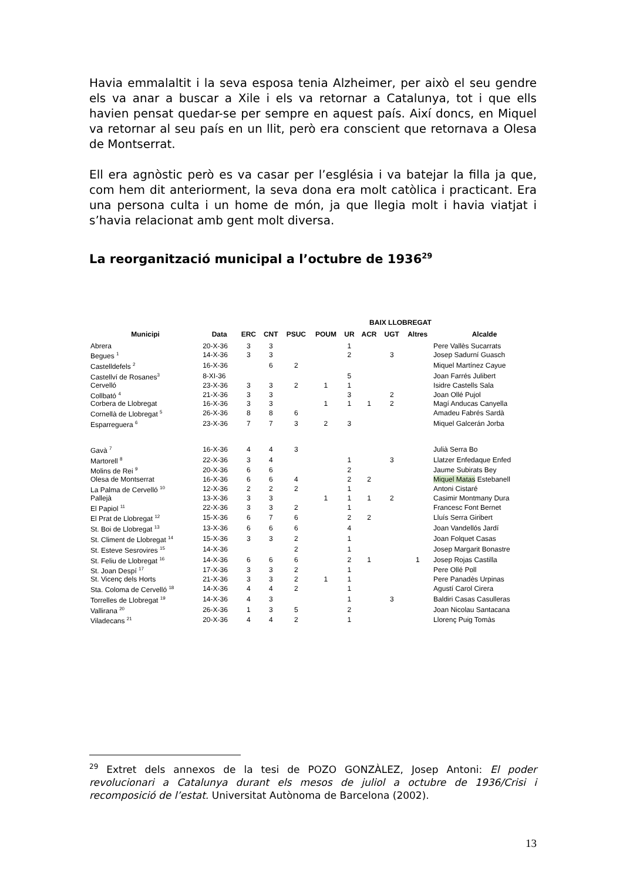Havia emmalaltit i la seva esposa tenia Alzheimer, per això el seu gendre els va anar a buscar a Xile i els va retornar a Catalunya, tot i que ells havien pensat quedar-se per sempre en aquest país. Així doncs, en Miquel va retornar al seu país en un llit, però era conscient que retornava a Olesa de Montserrat.
Ell era agnòstic però es va casar per l’església i va batejar la filla ja que, com hem dit anteriorment, la seva dona era molt catòlica i practicant. Era una persona culta i un home de món, ja que llegia molt i havia viatjat i s’havia relacionat amb gent molt diversa.
La reorganització municipal a l’octubre de 1936<sup>29</sup>
| BAIX LLOBREGAT | | | | | | | | | | |
| --- | --- | --- | --- | --- | --- | --- | --- | --- | --- | --- |
| Municipi | Data | ERC | CNT | PSUC | POUM | UR | ACR | UGT | Altres | Alcalde |
| Abrera | 20-X-36 | 3 | 3 | | | 1 | | | | Pere Vallès Sucarrats |
| Begues <sup>1</sup> | 14-X-36 | 3 | 3 | | | 2 | | 3 | | Josep Sadurní Guasch |
| Castelldefels <sup>2</sup> | 16-X-36 | | 6 | 2 | | | | | | Miquel Martínez Cayue |
| Castellví de Rosanes<sup>3</sup> | 8-XI-36 | | | | | 5 | | | | Joan Farrés Julibert |
| Cervelló | 23-X-36 | 3 | 3 | 2 | 1 | 1 | | | | Isidre Castells Sala |
| Collbató <sup>4</sup> | 21-X-36 | 3 | 3 | | | 3 | | 2 | | Joan Ollé Pujol |
| Corbera de Llobregat | 16-X-36 | 3 | 3 | | 1 | 1 | 1 | 2 | | Magí Anducas Canyella |
| Cornellà de Llobregat <sup>5</sup> | 26-X-36 | 8 | 8 | 6 | | | | | | Amadeu Fabrés Sardà |
| Esparreguera <sup>6</sup> | 23-X-36 | 7 | 7 | 3 | 2 | 3 | | | | Miquel Galcerán Jorba |
| Gavà <sup>7</sup> | 16-X-36 | 4 | 4 | 3 | | | | | | Julià Serra Bo |
| Martorell <sup>8</sup> | 22-X-36 | 3 | 4 | | | 1 | | 3 | | Llatzer Enfedaque Enfed |
| Molins de Rei <sup>9</sup> | 20-X-36 | 6 | 6 | | | 2 | | | | Jaume Subirats Bey |
| Olesa de Montserrat | 16-X-36 | 6 | 6 | 4 | | 2 | 2 | | | Miquel Matas Estebanell |
| La Palma de Cervelló <sup>10</sup> | 12-X-36 | 2 | 2 | 2 | | 1 | | | | Antoni Cistaré |
| Pallejà | 13-X-36 | 3 | 3 | | 1 | 1 | 1 | 2 | | Casimir Montmany Dura |
| El Papiol <sup>11</sup> | 22-X-36 | 3 | 3 | 2 | | 1 | | | | Francesc Font Bernet |
| El Prat de Llobregat <sup>12</sup> | 15-X-36 | 6 | 7 | 6 | | 2 | 2 | | | Lluís Serra Giribert |
| St. Boi de Llobregat <sup>13</sup> | 13-X-36 | 6 | 6 | 6 | | 4 | | | | Joan Vandellós Jardí |
| St. Climent de Llobregat <sup>14</sup> | 15-X-36 | 3 | 3 | 2 | | 1 | | | | Joan Folquet Casas |
| St. Esteve Sesrovires <sup>15</sup> | 14-X-36 | | | 2 | | 1 | | | | Josep Margarit Bonastre |
| St. Feliu de Llobregat <sup>16</sup> | 14-X-36 | 6 | 6 | 6 | | 2 | 1 | | 1 | Josep Rojas Castilla |
| St. Joan Despí <sup>17</sup> | 17-X-36 | 3 | 3 | 2 | | 1 | | | | Pere Ollé Poll |
| St. Vicenç dels Horts | 21-X-36 | 3 | 3 | 2 | 1 | 1 | | | | Pere Panadès Urpinas |
| Sta. Coloma de Cervelló <sup>18</sup> | 14-X-36 | 4 | 4 | 2 | | 1 | | | | Agustí Carol Cirera |
| Torrelles de Llobregat <sup>19</sup> | 14-X-36 | 4 | 3 | | | 1 | | 3 | | Baldiri Casas Casulleras |
| Vallirana <sup>20</sup> | 26-X-36 | 1 | 3 | 5 | | 2 | | | | Joan Nicolau Santacana |
| Viladecans <sup>21</sup> | 20-X-36 | 4 | 4 | 2 | | 1 | | | | Llorenç Puig Tomàs |
<sup>29</sup> Extret dels annexos de la tesi de POZO GONZÀLEZ, Josep Antoni: El poder revolucionari a Catalunya durant els mesos de juliol a octubre de 1936/Crisi i recomposició de l’estat. Universitat Autònoma de Barcelona (2002).
13